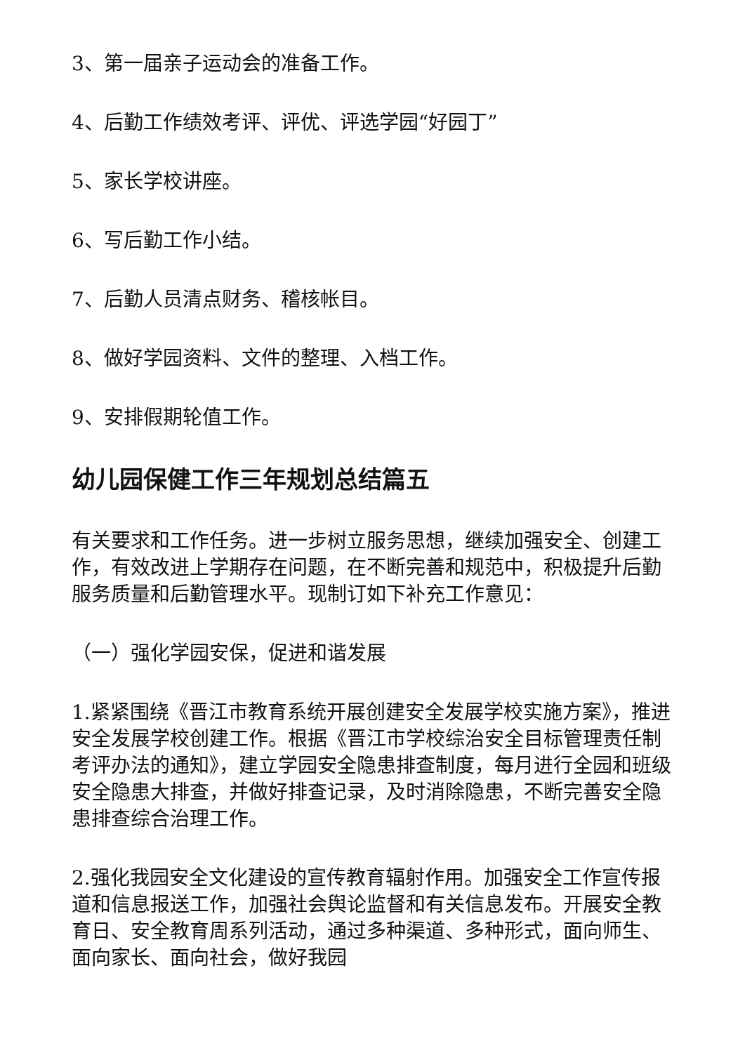3、第一届亲子运动会的准备工作。
4、后勤工作绩效考评、评优、评选学园“好园丁”
5、家长学校讲座。
6、写后勤工作小结。
7、后勤人员清点财务、稽核帐目。
8、做好学园资料、文件的整理、入档工作。
9、安排假期轮值工作。
幼儿园保健工作三年规划总结篇五
有关要求和工作任务。进一步树立服务思想，继续加强安全、创建工作，有效改进上学期存在问题，在不断完善和规范中，积极提升后勤服务质量和后勤管理水平。现制订如下补充工作意见：
（一）强化学园安保，促进和谐发展
1.紧紧围绕《晋江市教育系统开展创建安全发展学校实施方案》，推进安全发展学校创建工作。根据《晋江市学校综治安全目标管理责任制考评办法的通知》，建立学园安全隐患排查制度，每月进行全园和班级安全隐患大排查，并做好排查记录，及时消除隐患，不断完善安全隐患排查综合治理工作。
2.强化我园安全文化建设的宣传教育辐射作用。加强安全工作宣传报道和信息报送工作，加强社会舆论监督和有关信息发布。开展安全教育日、安全教育周系列活动，通过多种渠道、多种形式，面向师生、面向家长、面向社会，做好我园